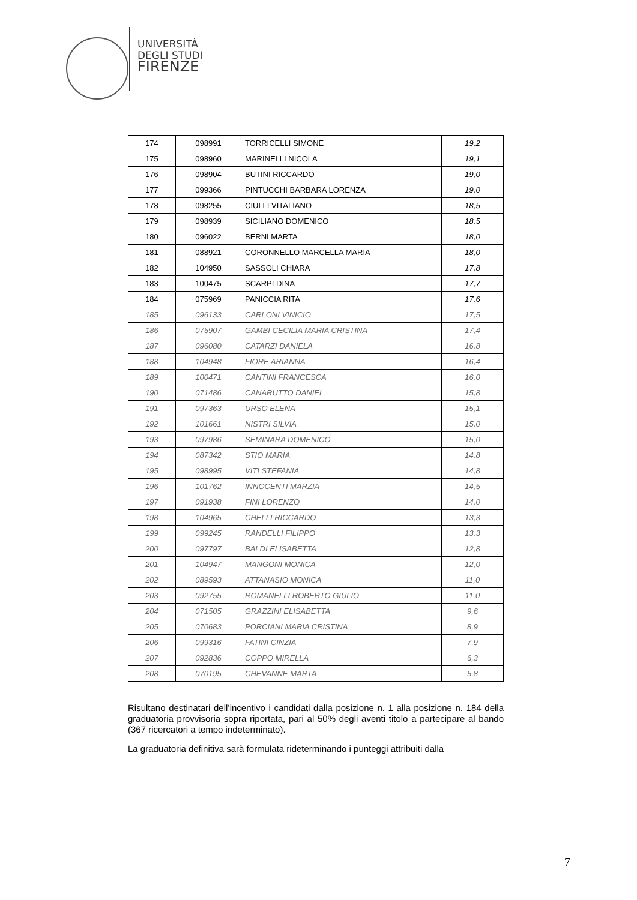UNIVERSITÀ
DEGLI STUDI
FIRENZE
| 174 | 098991 | TORRICELLI SIMONE | 19,2 |
| 175 | 098960 | MARINELLI NICOLA | 19,1 |
| 176 | 098904 | BUTINI RICCARDO | 19,0 |
| 177 | 099366 | PINTUCCHI BARBARA LORENZA | 19,0 |
| 178 | 098255 | CIULLI VITALIANO | 18,5 |
| 179 | 098939 | SICILIANO DOMENICO | 18,5 |
| 180 | 096022 | BERNI MARTA | 18,0 |
| 181 | 088921 | CORONNELLO MARCELLA MARIA | 18,0 |
| 182 | 104950 | SASSOLI CHIARA | 17,8 |
| 183 | 100475 | SCARPI DINA | 17,7 |
| 184 | 075969 | PANICCIA RITA | 17,6 |
| 185 | 096133 | CARLONI VINICIO | 17,5 |
| 186 | 075907 | GAMBI CECILIA MARIA CRISTINA | 17,4 |
| 187 | 096080 | CATARZI DANIELA | 16,8 |
| 188 | 104948 | FIORE ARIANNA | 16,4 |
| 189 | 100471 | CANTINI FRANCESCA | 16,0 |
| 190 | 071486 | CANARUTTO DANIEL | 15,8 |
| 191 | 097363 | URSO ELENA | 15,1 |
| 192 | 101661 | NISTRI SILVIA | 15,0 |
| 193 | 097986 | SEMINARA DOMENICO | 15,0 |
| 194 | 087342 | STIO MARIA | 14,8 |
| 195 | 098995 | VITI STEFANIA | 14,8 |
| 196 | 101762 | INNOCENTI MARZIA | 14,5 |
| 197 | 091938 | FINI LORENZO | 14,0 |
| 198 | 104965 | CHELLI RICCARDO | 13,3 |
| 199 | 099245 | RANDELLI FILIPPO | 13,3 |
| 200 | 097797 | BALDI ELISABETTA | 12,8 |
| 201 | 104947 | MANGONI MONICA | 12,0 |
| 202 | 089593 | ATTANASIO MONICA | 11,0 |
| 203 | 092755 | ROMANELLI ROBERTO GIULIO | 11,0 |
| 204 | 071505 | GRAZZINI ELISABETTA | 9,6 |
| 205 | 070683 | PORCIANI MARIA CRISTINA | 8,9 |
| 206 | 099316 | FATINI CINZIA | 7,9 |
| 207 | 092836 | COPPO MIRELLA | 6,3 |
| 208 | 070195 | CHEVANNE MARTA | 5,8 |
Risultano destinatari dell’incentivo i candidati dalla posizione n. 1 alla posizione n. 184 della graduatoria provvisoria sopra riportata, pari al 50% degli aventi titolo a partecipare al bando (367 ricercatori a tempo indeterminato).
La graduatoria definitiva sarà formulata rideterminando i punteggi attribuiti dalla
7